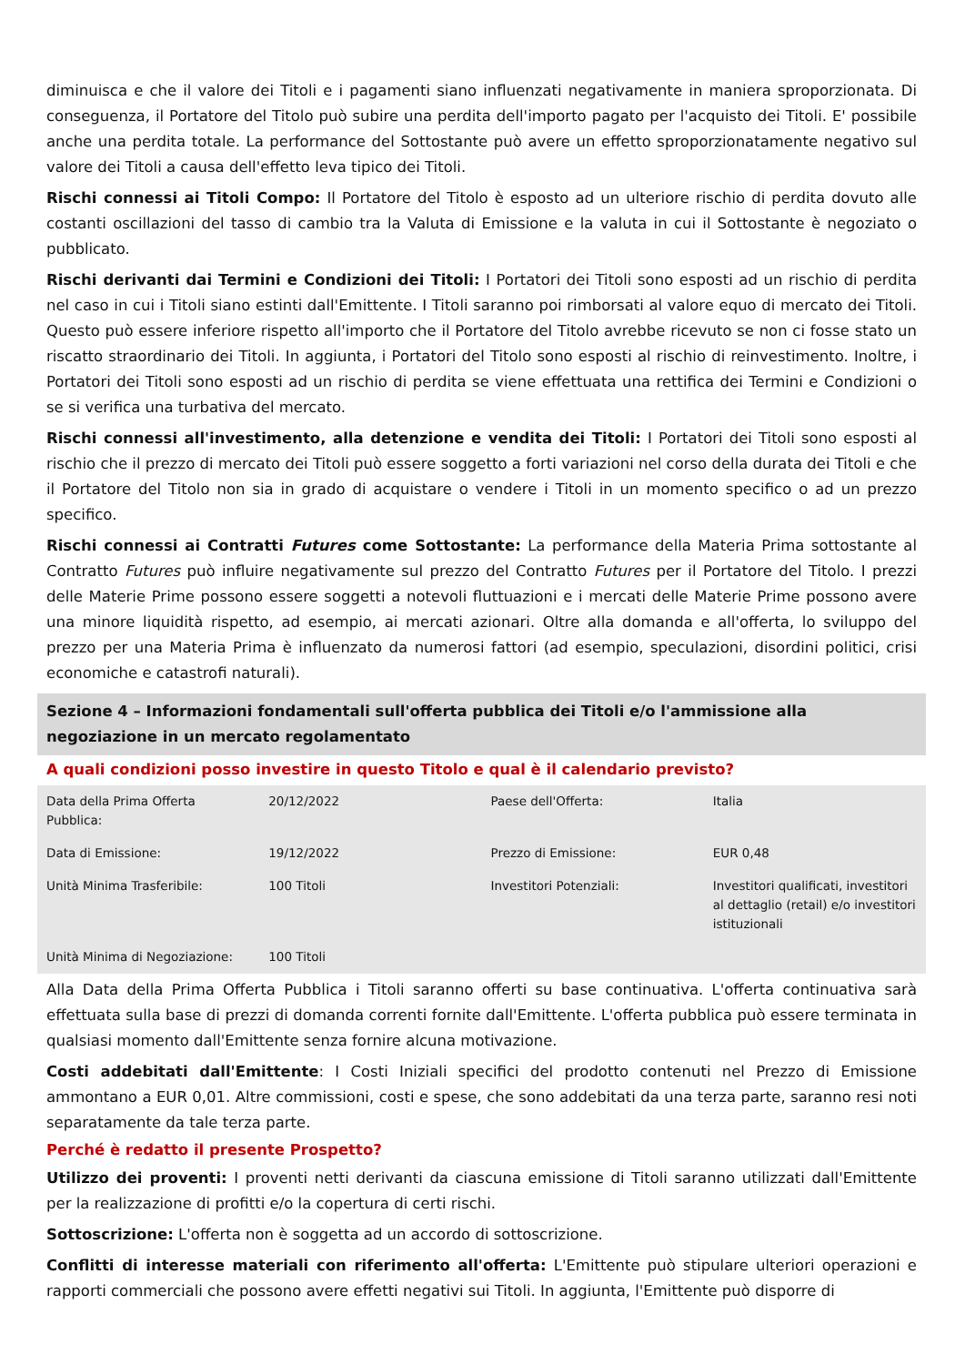diminuisca e che il valore dei Titoli e i pagamenti siano influenzati negativamente in maniera sproporzionata. Di conseguenza, il Portatore del Titolo può subire una perdita dell'importo pagato per l'acquisto dei Titoli. E' possibile anche una perdita totale. La performance del Sottostante può avere un effetto sproporzionatamente negativo sul valore dei Titoli a causa dell'effetto leva tipico dei Titoli.
Rischi connessi ai Titoli Compo: Il Portatore del Titolo è esposto ad un ulteriore rischio di perdita dovuto alle costanti oscillazioni del tasso di cambio tra la Valuta di Emissione e la valuta in cui il Sottostante è negoziato o pubblicato.
Rischi derivanti dai Termini e Condizioni dei Titoli: I Portatori dei Titoli sono esposti ad un rischio di perdita nel caso in cui i Titoli siano estinti dall'Emittente. I Titoli saranno poi rimborsati al valore equo di mercato dei Titoli. Questo può essere inferiore rispetto all'importo che il Portatore del Titolo avrebbe ricevuto se non ci fosse stato un riscatto straordinario dei Titoli. In aggiunta, i Portatori del Titolo sono esposti al rischio di reinvestimento. Inoltre, i Portatori dei Titoli sono esposti ad un rischio di perdita se viene effettuata una rettifica dei Termini e Condizioni o se si verifica una turbativa del mercato.
Rischi connessi all'investimento, alla detenzione e vendita dei Titoli: I Portatori dei Titoli sono esposti al rischio che il prezzo di mercato dei Titoli può essere soggetto a forti variazioni nel corso della durata dei Titoli e che il Portatore del Titolo non sia in grado di acquistare o vendere i Titoli in un momento specifico o ad un prezzo specifico.
Rischi connessi ai Contratti Futures come Sottostante: La performance della Materia Prima sottostante al Contratto Futures può influire negativamente sul prezzo del Contratto Futures per il Portatore del Titolo. I prezzi delle Materie Prime possono essere soggetti a notevoli fluttuazioni e i mercati delle Materie Prime possono avere una minore liquidità rispetto, ad esempio, ai mercati azionari. Oltre alla domanda e all'offerta, lo sviluppo del prezzo per una Materia Prima è influenzato da numerosi fattori (ad esempio, speculazioni, disordini politici, crisi economiche e catastrofi naturali).
Sezione 4 – Informazioni fondamentali sull'offerta pubblica dei Titoli e/o l'ammissione alla negoziazione in un mercato regolamentato
A quali condizioni posso investire in questo Titolo e qual è il calendario previsto?
| Data della Prima Offerta Pubblica: | 20/12/2022 | Paese dell'Offerta: | Italia |
| Data di Emissione: | 19/12/2022 | Prezzo di Emissione: | EUR 0,48 |
| Unità Minima Trasferibile: | 100 Titoli | Investitori Potenziali: | Investitori qualificati, investitori al dettaglio (retail) e/o investitori istituzionali |
| Unità Minima di Negoziazione: | 100 Titoli | | |
Alla Data della Prima Offerta Pubblica i Titoli saranno offerti su base continuativa. L'offerta continuativa sarà effettuata sulla base di prezzi di domanda correnti fornite dall'Emittente. L'offerta pubblica può essere terminata in qualsiasi momento dall'Emittente senza fornire alcuna motivazione.
Costi addebitati dall'Emittente: I Costi Iniziali specifici del prodotto contenuti nel Prezzo di Emissione ammontano a EUR 0,01. Altre commissioni, costi e spese, che sono addebitati da una terza parte, saranno resi noti separatamente da tale terza parte.
Perché è redatto il presente Prospetto?
Utilizzo dei proventi: I proventi netti derivanti da ciascuna emissione di Titoli saranno utilizzati dall'Emittente per la realizzazione di profitti e/o la copertura di certi rischi.
Sottoscrizione: L'offerta non è soggetta ad un accordo di sottoscrizione.
Conflitti di interesse materiali con riferimento all'offerta: L'Emittente può stipulare ulteriori operazioni e rapporti commerciali che possono avere effetti negativi sui Titoli. In aggiunta, l'Emittente può disporre di